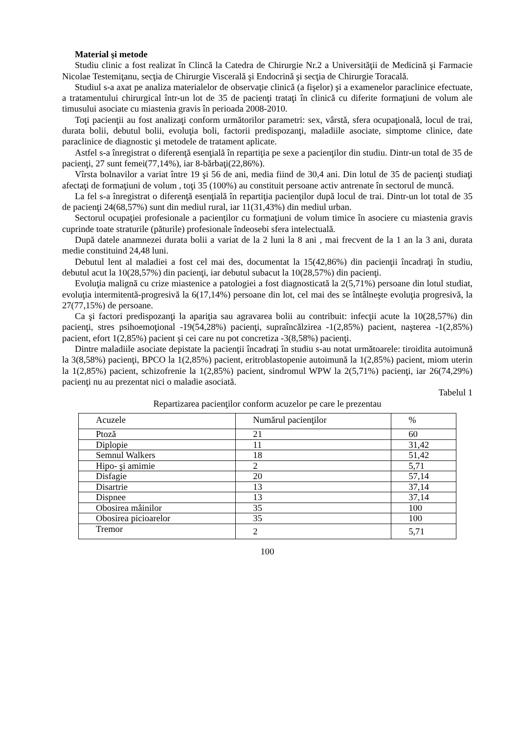Material şi metode
Studiu clinic a fost realizat în Clincă la Catedra de Chirurgie Nr.2 a Universităţii de Medicină şi Farmacie Nicolae Testemiţanu, secţia de Chirurgie Viscerală şi Endocrină şi secţia de Chirurgie Toracală.
Studiul s-a axat pe analiza materialelor de observaţie clinică (a fişelor) şi a examenelor paraclinice efectuate, a tratamentului chirurgical într-un lot de 35 de pacienţi trataţi în clinică cu diferite formaţiuni de volum ale timusului asociate cu miastenia gravis în perioada 2008-2010.
Toţi pacienţii au fost analizaţi conform următorilor parametri: sex, vârstă, sfera ocupaţională, locul de trai, durata bolii, debutul bolii, evoluţia boli, factorii predispozanţi, maladiile asociate, simptome clinice, date paraclinice de diagnostic şi metodele de tratament aplicate.
Astfel s-a înregistrat o diferenţă esenţială în repartiţia pe sexe a pacienţilor din studiu. Dintr-un total de 35 de pacienţi, 27 sunt femei(77,14%), iar 8-bărbaţi(22,86%).
Vîrsta bolnavilor a variat între 19 şi 56 de ani, media fiind de 30,4 ani. Din lotul de 35 de pacienţi studiaţi afectaţi de formaţiuni de volum , toţi 35 (100%) au constituit persoane activ antrenate în sectorul de muncă.
La fel s-a înregistrat o diferenţă esenţială în repartiţia pacienţilor după locul de trai. Dintr-un lot total de 35 de pacienţi 24(68,57%) sunt din mediul rural, iar 11(31,43%) din mediul urban.
Sectorul ocupaţiei profesionale a pacienţilor cu formaţiuni de volum timice în asociere cu miastenia gravis cuprinde toate straturile (păturile) profesionale îndeosebi sfera intelectuală.
După datele anamnezei durata bolii a variat de la 2 luni la 8 ani , mai frecvent de la 1 an la 3 ani, durata medie constituind 24,48 luni.
Debutul lent al maladiei a fost cel mai des, documentat la 15(42,86%) din pacienţii încadraţi în studiu, debutul acut la 10(28,57%) din pacienţi, iar debutul subacut la 10(28,57%) din pacienţi.
Evoluţia malignă cu crize miastenice a patologiei a fost diagnosticată la 2(5,71%) persoane din lotul studiat, evoluţia intermitentă-progresivă la 6(17,14%) persoane din lot, cel mai des se întâlneşte evoluţia progresivă, la 27(77,15%) de persoane.
Ca şi factori predispozanţi la apariţia sau agravarea bolii au contribuit: infecţii acute la 10(28,57%) din pacienţi, stres psihoemoţional -19(54,28%) pacienţi, supraîncălzirea -1(2,85%) pacient, naşterea -1(2,85%) pacient, efort 1(2,85%) pacient şi cei care nu pot concretiza -3(8,58%) pacienţi.
Dintre maladiile asociate depistate la pacienţii încadraţi în studiu s-au notat următoarele: tiroidita autoimună la 3(8,58%) pacienţi, BPCO la 1(2,85%) pacient, eritroblastopenie autoimună la 1(2,85%) pacient, miom uterin la 1(2,85%) pacient, schizofrenie la 1(2,85%) pacient, sindromul WPW la 2(5,71%) pacienţi, iar 26(74,29%) pacienţi nu au prezentat nici o maladie asociată.
Tabelul 1
Repartizarea pacienţilor conform acuzelor pe care le prezentau
| Acuzele | Numărul pacienţilor | % |
| --- | --- | --- |
| Ptoză | 21 | 60 |
| Diplopie | 11 | 31,42 |
| Semnul Walkers | 18 | 51,42 |
| Hipo- şi amimie | 2 | 5,71 |
| Disfagie | 20 | 57,14 |
| Disartrie | 13 | 37,14 |
| Dispnee | 13 | 37,14 |
| Obosirea mâinilor | 35 | 100 |
| Obosirea picioarelor | 35 | 100 |
| Tremor | 2 | 5,71 |
100